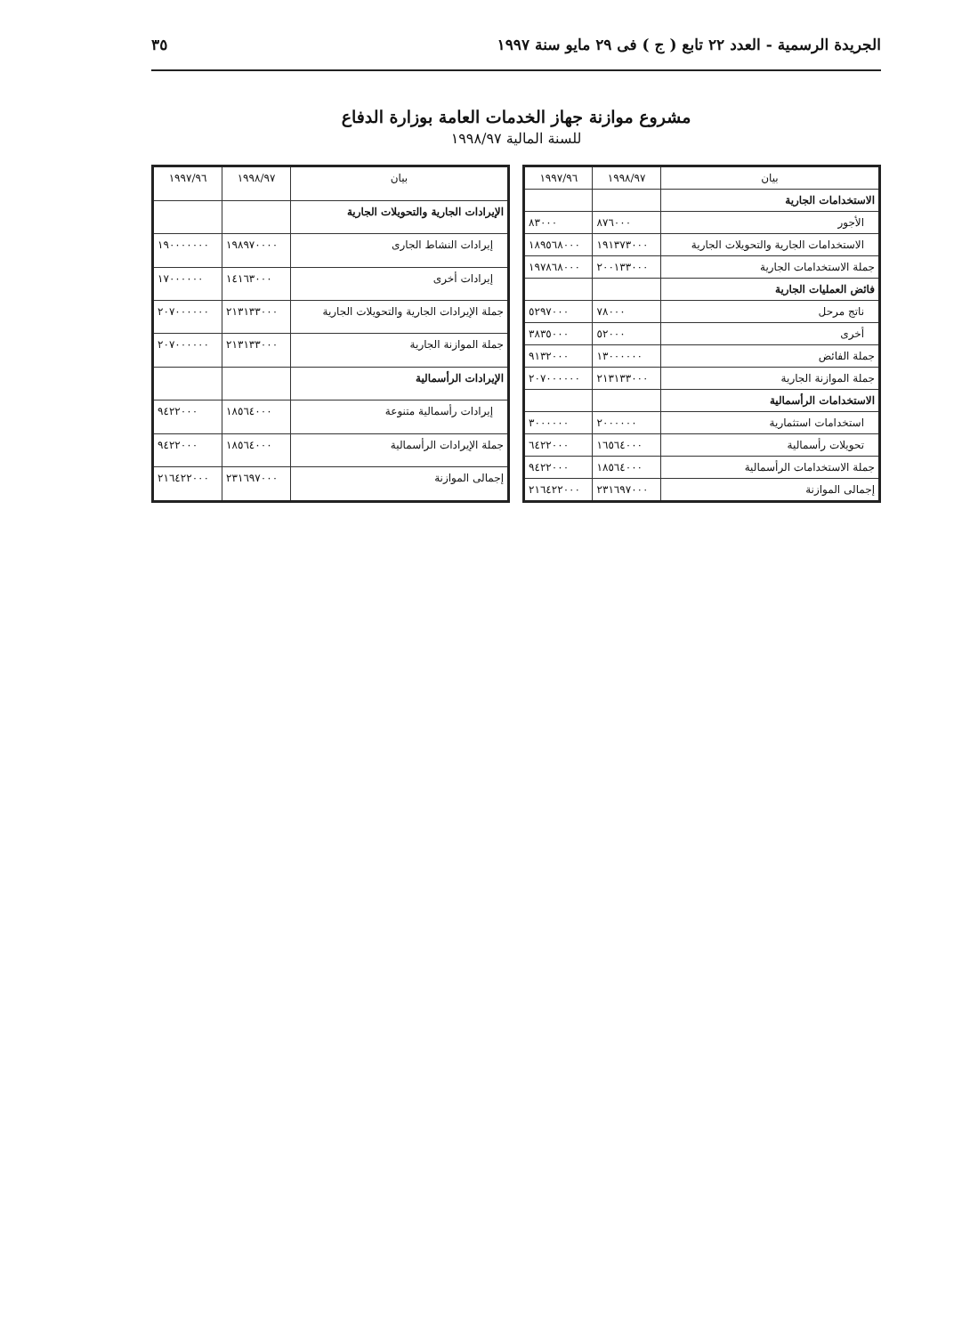الجريدة الرسمية - العدد ٢٢ تابع ( ج ) فى ٢٩ مايو سنة ١٩٩٧ ٣٥
مشروع موازنة جهاز الخدمات العامة بوزارة الدفاع
للسنة المالية ١٩٩٨/٩٧
| بيان | ١٩٩٨/٩٧ | ١٩٩٧/٩٦ |
| --- | --- | --- |
| الاستخدامات الجارية | | |
| الأجور | ٨٧٦٠٠٠ | ٨٣٠٠٠ |
| الاستخدامات الجارية والتحويلات الجارية | ١٩١٣٧٣٠٠٠ | ١٨٩٥٦٨٠٠٠ |
| جملة الاستخدامات الجارية | ٢٠٠١٣٣٠٠٠ | ١٩٧٨٦٨٠٠٠ |
| فائض العمليات الجارية | | |
| ناتج مرحل | ٧٨٠٠٠ | ٥٢٩٧٠٠٠ |
| أخرى | ٥٢٠٠٠ | ٣٨٣٥٠٠٠ |
| جملة الفائض | ١٣٠٠٠٠٠٠ | ٩١٣٢٠٠٠ |
| جملة الموازنة الجارية | ٢١٣١٣٣٠٠٠ | ٢٠٧٠٠٠٠٠٠ |
| الاستخدامات الرأسمالية | | |
| استخدامات استثمارية | ٢٠٠٠٠٠٠ | ٣٠٠٠٠٠٠ |
| تحويلات رأسمالية | ١٦٥٦٤٠٠٠ | ٦٤٢٢٠٠٠ |
| جملة الاستخدامات الرأسمالية | ١٨٥٦٤٠٠٠ | ٩٤٢٢٠٠٠ |
| إجمالى الموازنة | ٢٣١٦٩٧٠٠٠ | ٢١٦٤٢٢٠٠٠ |
| بيان | ١٩٩٨/٩٧ | ١٩٩٧/٩٦ |
| --- | --- | --- |
| الإيرادات الجارية والتحويلات الجارية | | |
| إيرادات النشاط الجارى | ١٩٨٩٧٠٠٠٠ | ١٩٠٠٠٠٠٠٠ |
| إيرادات أخرى | ١٤١٦٣٠٠٠ | ١٧٠٠٠٠٠٠ |
| جملة الإيرادات الجارية والتحويلات الجارية | ٢١٣١٣٣٠٠٠ | ٢٠٧٠٠٠٠٠٠ |
| جملة الموازنة الجارية | ٢١٣١٣٣٠٠٠ | ٢٠٧٠٠٠٠٠٠ |
| الإيرادات الرأسمالية | | |
| إيرادات رأسمالية متنوعة | ١٨٥٦٤٠٠٠ | ٩٤٢٢٠٠٠ |
| جملة الإيرادات الرأسمالية | ١٨٥٦٤٠٠٠ | ٩٤٢٢٠٠٠ |
| إجمالى الموازنة | ٢٣١٦٩٧٠٠٠ | ٢١٦٤٢٢٠٠٠ |